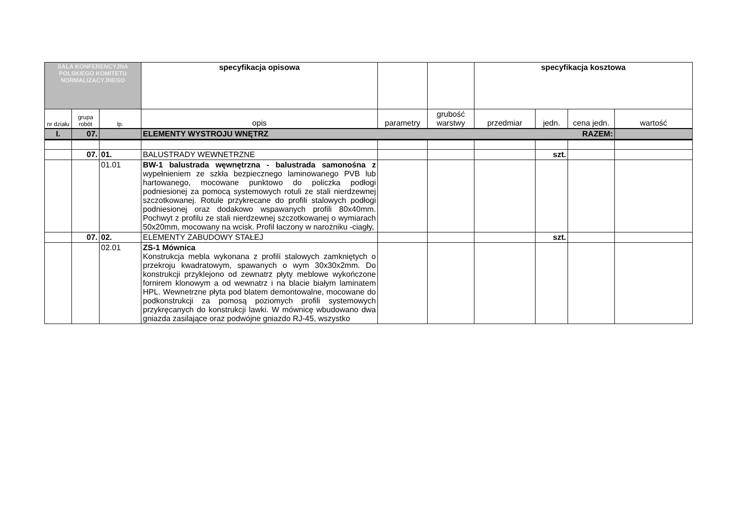| SALA KONFERENCYJNA POLSKIEGO KOMITETU NORMALIZACYJNEGO | | | specyfikacja opisowa | | | specyfikacja kosztowa | | | |
| nr działu | grupa robót | lp. | opis | parametry | grubość warstwy | przedmiar | jedn. | cena jedn. | wartość |
| I. | 07. | | ELEMENTY WYSTROJU WNĘTRZ RAZEM: | | | | | | |
| | 07. | 01. | BALUSTRADY WEWNETRZNE | | | | szt. | | |
| | | 01.01 | BW-1 balustrada węwnętrzna - balustrada samonośna z wypełnieniem ze szkła bezpiecznego laminowanego PVB lub hartowanego, mocowane punktowo do policzka podłogi podniesionej za pomocą systemowych rotuli ze stali nierdzewnej szczotkowanej. Rotule przykrecane do profili stalowych podłogi podniesionej oraz dodakowo wspawanych profili 80x40mm. Pochwyt z profilu ze stali nierdzewnej szczotkowanej o wymiarach 50x20mm, mocowany na wcisk. Profil łaczony w narożniku -ciagły, | | | | | | |
| | 07. | 02. | ELEMENTY ZABUDOWY STAŁEJ | | | | szt. | | |
| | | 02.01 | ZS-1 Mównica Konstrukcja mebla wykonana z profili stalowych zamkniętych o przekroju kwadratowym, spawanych o wym 30x30x2mm. Do konstrukcji przyklejono od zewnatrz płyty meblowe wykończone fornirem klonowym a od wewnatrz i na blacie białym laminatem HPL. Wewnetrzne płyta pod blatem demontowalne, mocowane do podkonstrukcji za pomosą poziomych profili systemowych przykręcanych do konstrukcji lawki. W mównicę wbudowano dwa gniazda zasilające oraz podwójne gniazdo RJ-45, wszystko | | | | | | |